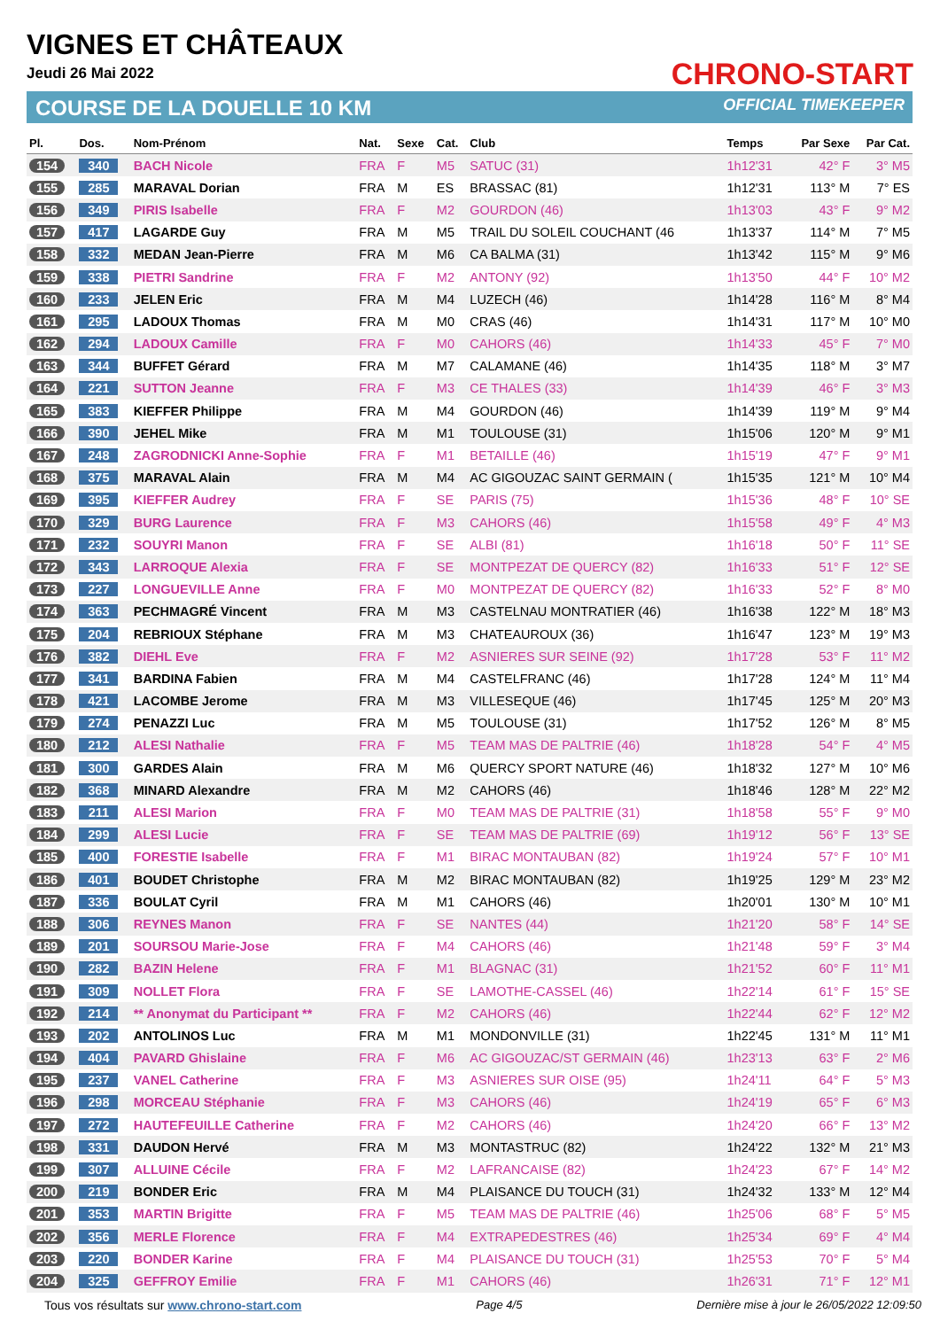VIGNES ET CHÂTEAUX
Jeudi 26 Mai 2022
COURSE DE LA DOUELLE 10 KM
CHRONO-START
OFFICIAL TIMEKEEPER
| Pl. | Dos. | Nom-Prénom | Nat. | Sexe | Cat. | Club | Temps | Par Sexe | Par Cat. |
| --- | --- | --- | --- | --- | --- | --- | --- | --- | --- |
| 154 | 340 | BACH Nicole | FRA | F | M5 | SATUC (31) | 1h12'31 | 42° F | 3° M5 |
| 155 | 285 | MARAVAL Dorian | FRA | M | ES | BRASSAC (81) | 1h12'31 | 113° M | 7° ES |
| 156 | 349 | PIRIS Isabelle | FRA | F | M2 | GOURDON (46) | 1h13'03 | 43° F | 9° M2 |
| 157 | 417 | LAGARDE Guy | FRA | M | M5 | TRAIL DU SOLEIL COUCHANT (46 | 1h13'37 | 114° M | 7° M5 |
| 158 | 332 | MEDAN Jean-Pierre | FRA | M | M6 | CA BALMA (31) | 1h13'42 | 115° M | 9° M6 |
| 159 | 338 | PIETRI Sandrine | FRA | F | M2 | ANTONY (92) | 1h13'50 | 44° F | 10° M2 |
| 160 | 233 | JELEN Eric | FRA | M | M4 | LUZECH (46) | 1h14'28 | 116° M | 8° M4 |
| 161 | 295 | LADOUX Thomas | FRA | M | M0 | CRAS (46) | 1h14'31 | 117° M | 10° M0 |
| 162 | 294 | LADOUX Camille | FRA | F | M0 | CAHORS (46) | 1h14'33 | 45° F | 7° M0 |
| 163 | 344 | BUFFET Gérard | FRA | M | M7 | CALAMANE (46) | 1h14'35 | 118° M | 3° M7 |
| 164 | 221 | SUTTON Jeanne | FRA | F | M3 | CE THALES (33) | 1h14'39 | 46° F | 3° M3 |
| 165 | 383 | KIEFFER Philippe | FRA | M | M4 | GOURDON (46) | 1h14'39 | 119° M | 9° M4 |
| 166 | 390 | JEHEL Mike | FRA | M | M1 | TOULOUSE (31) | 1h15'06 | 120° M | 9° M1 |
| 167 | 248 | ZAGRODNICKI Anne-Sophie | FRA | F | M1 | BETAILLE (46) | 1h15'19 | 47° F | 9° M1 |
| 168 | 375 | MARAVAL Alain | FRA | M | M4 | AC GIGOUZAC SAINT GERMAIN ( | 1h15'35 | 121° M | 10° M4 |
| 169 | 395 | KIEFFER Audrey | FRA | F | SE | PARIS (75) | 1h15'36 | 48° F | 10° SE |
| 170 | 329 | BURG Laurence | FRA | F | M3 | CAHORS (46) | 1h15'58 | 49° F | 4° M3 |
| 171 | 232 | SOUYRI Manon | FRA | F | SE | ALBI (81) | 1h16'18 | 50° F | 11° SE |
| 172 | 343 | LARROQUE Alexia | FRA | F | SE | MONTPEZAT DE QUERCY (82) | 1h16'33 | 51° F | 12° SE |
| 173 | 227 | LONGUEVILLE Anne | FRA | F | M0 | MONTPEZAT DE QUERCY (82) | 1h16'33 | 52° F | 8° M0 |
| 174 | 363 | PECHMAGRÉ Vincent | FRA | M | M3 | CASTELNAU MONTRATIER (46) | 1h16'38 | 122° M | 18° M3 |
| 175 | 204 | REBRIOUX Stéphane | FRA | M | M3 | CHATEAUROUX (36) | 1h16'47 | 123° M | 19° M3 |
| 176 | 382 | DIEHL Eve | FRA | F | M2 | ASNIERES SUR SEINE (92) | 1h17'28 | 53° F | 11° M2 |
| 177 | 341 | BARDINA Fabien | FRA | M | M4 | CASTELFRANC (46) | 1h17'28 | 124° M | 11° M4 |
| 178 | 421 | LACOMBE Jerome | FRA | M | M3 | VILLESEQUE (46) | 1h17'45 | 125° M | 20° M3 |
| 179 | 274 | PENAZZI Luc | FRA | M | M5 | TOULOUSE (31) | 1h17'52 | 126° M | 8° M5 |
| 180 | 212 | ALESI Nathalie | FRA | F | M5 | TEAM MAS DE PALTRIE (46) | 1h18'28 | 54° F | 4° M5 |
| 181 | 300 | GARDES Alain | FRA | M | M6 | QUERCY SPORT NATURE (46) | 1h18'32 | 127° M | 10° M6 |
| 182 | 368 | MINARD Alexandre | FRA | M | M2 | CAHORS (46) | 1h18'46 | 128° M | 22° M2 |
| 183 | 211 | ALESI Marion | FRA | F | M0 | TEAM MAS DE PALTRIE (31) | 1h18'58 | 55° F | 9° M0 |
| 184 | 299 | ALESI Lucie | FRA | F | SE | TEAM MAS DE PALTRIE (69) | 1h19'12 | 56° F | 13° SE |
| 185 | 400 | FORESTIE Isabelle | FRA | F | M1 | BIRAC MONTAUBAN (82) | 1h19'24 | 57° F | 10° M1 |
| 186 | 401 | BOUDET Christophe | FRA | M | M2 | BIRAC MONTAUBAN (82) | 1h19'25 | 129° M | 23° M2 |
| 187 | 336 | BOULAT Cyril | FRA | M | M1 | CAHORS (46) | 1h20'01 | 130° M | 10° M1 |
| 188 | 306 | REYNES Manon | FRA | F | SE | NANTES (44) | 1h21'20 | 58° F | 14° SE |
| 189 | 201 | SOURSOU Marie-Jose | FRA | F | M4 | CAHORS (46) | 1h21'48 | 59° F | 3° M4 |
| 190 | 282 | BAZIN Helene | FRA | F | M1 | BLAGNAC (31) | 1h21'52 | 60° F | 11° M1 |
| 191 | 309 | NOLLET Flora | FRA | F | SE | LAMOTHE-CASSEL (46) | 1h22'14 | 61° F | 15° SE |
| 192 | 214 | ** Anonymat du Participant ** | FRA | F | M2 | CAHORS (46) | 1h22'44 | 62° F | 12° M2 |
| 193 | 202 | ANTOLINOS Luc | FRA | M | M1 | MONDONVILLE (31) | 1h22'45 | 131° M | 11° M1 |
| 194 | 404 | PAVARD Ghislaine | FRA | F | M6 | AC GIGOUZAC/ST GERMAIN (46) | 1h23'13 | 63° F | 2° M6 |
| 195 | 237 | VANEL Catherine | FRA | F | M3 | ASNIERES SUR OISE (95) | 1h24'11 | 64° F | 5° M3 |
| 196 | 298 | MORCEAU Stéphanie | FRA | F | M3 | CAHORS (46) | 1h24'19 | 65° F | 6° M3 |
| 197 | 272 | HAUTEFEUILLE Catherine | FRA | F | M2 | CAHORS (46) | 1h24'20 | 66° F | 13° M2 |
| 198 | 331 | DAUDON Hervé | FRA | M | M3 | MONTASTRUC (82) | 1h24'22 | 132° M | 21° M3 |
| 199 | 307 | ALLUINE Cécile | FRA | F | M2 | LAFRANCAISE (82) | 1h24'23 | 67° F | 14° M2 |
| 200 | 219 | BONDER Eric | FRA | M | M4 | PLAISANCE DU TOUCH (31) | 1h24'32 | 133° M | 12° M4 |
| 201 | 353 | MARTIN Brigitte | FRA | F | M5 | TEAM MAS DE PALTRIE (46) | 1h25'06 | 68° F | 5° M5 |
| 202 | 356 | MERLE Florence | FRA | F | M4 | EXTRAPEDESTRES (46) | 1h25'34 | 69° F | 4° M4 |
| 203 | 220 | BONDER Karine | FRA | F | M4 | PLAISANCE DU TOUCH (31) | 1h25'53 | 70° F | 5° M4 |
| 204 | 325 | GEFFROY Emilie | FRA | F | M1 | CAHORS (46) | 1h26'31 | 71° F | 12° M1 |
Tous vos résultats sur www.chrono-start.com Page 4/5 Dernière mise à jour le 26/05/2022 12:09:50